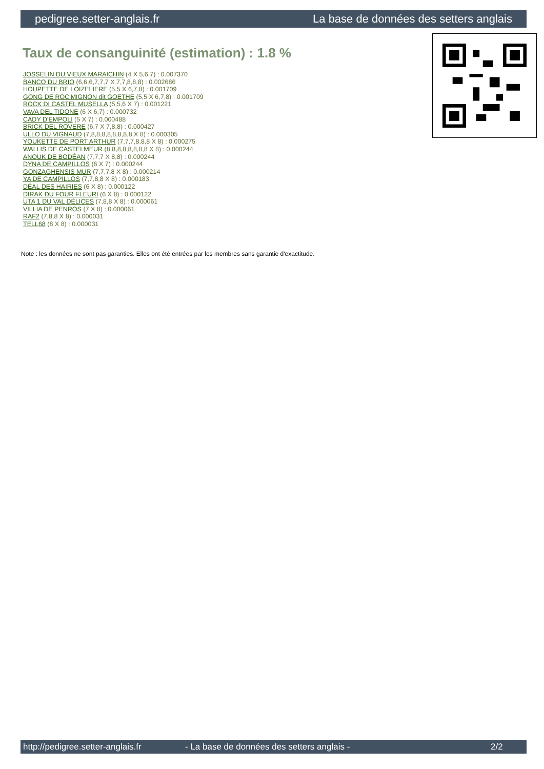pedigree.setter-anglais.fr La base de données des setters anglais
Taux de consanguinité (estimation) : 1.8 %
JOSSELIN DU VIEUX MARAICHIN (4 X 5,6,7) : 0.007370
BANCO DU BRIO (6,6,6,7,7,7 X 7,7,8,8,8) : 0.002686
HOUPETTE DE LOIZELIERE (5,5 X 6,7,8) : 0.001709
GONG DE ROC'MIGNON dit GOETHE (5,5 X 6,7,8) : 0.001709
ROCK DI CASTEL MUSELLA (5,5,6 X 7) : 0.001221
VAVA DEL TIDONE (6 X 6,7) : 0.000732
CADY D'EMPOLI (5 X 7) : 0.000488
BRICK DEL ROVERE (6,7 X 7,8,8) : 0.000427
ULLO DU VIGNAUD (7,8,8,8,8,8,8,8,8 X 8) : 0.000305
YOUKETTE DE PORT ARTHUR (7,7,7,8,8,8 X 8) : 0.000275
WALLIS DE CASTELMEUR (8,8,8,8,8,8,8,8 X 8) : 0.000244
ANOUK DE BODÉAN (7,7,7 X 8,8) : 0.000244
DYNA DE CAMPILLOS (6 X 7) : 0.000244
GONZAGHENSIS MUR (7,7,7,8 X 8) : 0.000214
YA DE CAMPILLOS (7,7,8,8 X 8) : 0.000183
DÉAL DES HAIRIES (6 X 8) : 0.000122
DIRAK DU FOUR FLEURI (6 X 8) : 0.000122
UTA 1 DU VAL DÉLICES (7,8,8 X 8) : 0.000061
VILLIA DE PENROS (7 X 8) : 0.000061
RAF2 (7,8,8 X 8) : 0.000031
TELL68 (8 X 8) : 0.000031
Note : les données ne sont pas garanties. Elles ont été entrées par les membres sans garantie d'exactitude.
http://pedigree.setter-anglais.fr - La base de données des setters anglais - 2/2